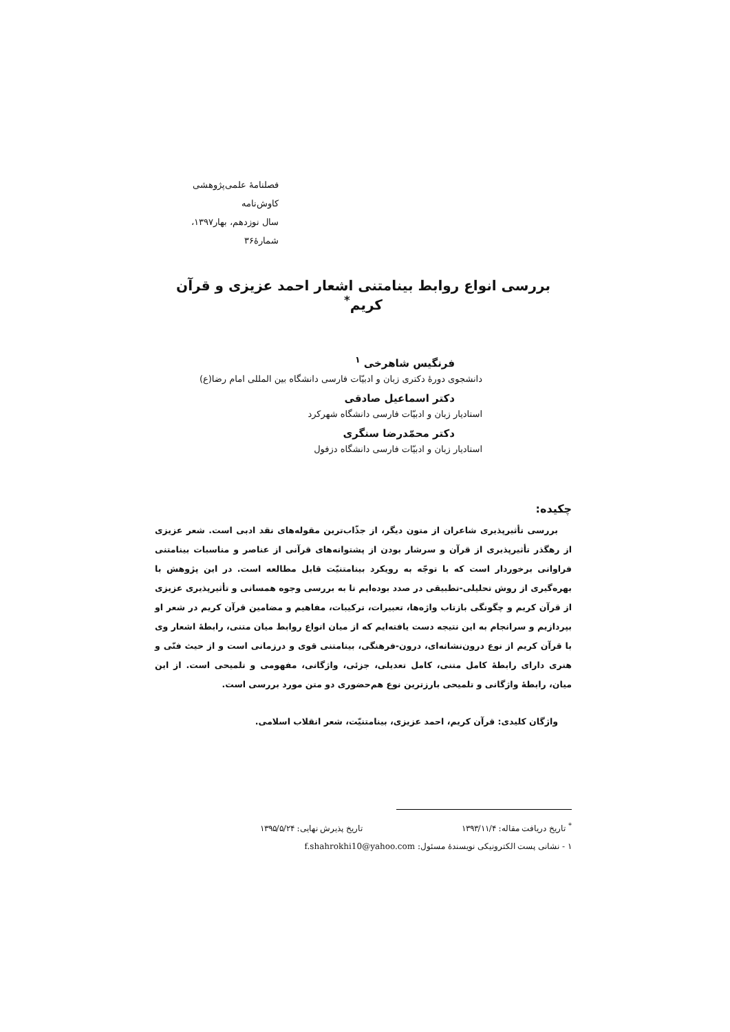فصلنامهٔ علمی‌پژوهشی کاوش‌نامه
سال نوزدهم، بهار۱۳۹۷، شمارهٔ۳۶
بررسی انواع روابط بینامتنی اشعار احمد عزیزی و قرآن کریم<sup>*</sup>
فرنگیس شاهرخی <sup>۱</sup>
دانشجوی دورهٔ دکتری زبان و ادبیّات فارسی دانشگاه بین المللی امام رضا(ع)
دکتر اسماعیل صادقی
استادیار زبان و ادبیّات فارسی دانشگاه شهرکرد
دکتر محمّدرضا سنگری
استادیار زبان و ادبیّات فارسی دانشگاه دزفول
چکیده:
بررسی تأثیرپذیری شاعران از متون دیگر، از جذّاب‌ترین مقوله‌های نقد ادبی است. شعر عزیزی از رهگذر تأثیرپذیری از قرآن و سرشار بودن از پشتوانه‌های قرآنی از عناصر و مناسبات بینامتنی فراوانی برخوردار است که با توجّه به رویکرد بینامتنیّت قابل مطالعه است. در این پژوهش با بهره‌گیری از روش تحلیلی-تطبیقی در صدد بوده‌ایم تا به بررسی وجوه همسانی و تأثیرپذیری عزیزی از قرآن کریم و چگونگی بازتاب واژه‌ها، تعبیرات، ترکیبات، مفاهیم و مضامین قرآن کریم در شعر او بپردازیم و سرانجام به این نتیجه دست یافته‌ایم که از میان انواع روابط میان متنی، رابطهٔ اشعار وی با قرآن کریم از نوع درون‌نشانه‌ای، درون-فرهنگی، بینامتنی قوی و درزمانی است و از حیث فنّی و هنری دارای رابطهٔ کامل متنی، کامل تعدیلی، جزئی، واژگانی، مفهومی و تلمیحی است. از این میان، رابطهٔ واژگانی و تلمیحی بارزترین نوع هم‌حضوری دو متن مورد بررسی است.
واژگان کلیدی: قرآن کریم، احمد عزیزی، بینامتنیّت، شعر انقلاب اسلامی.
<sup>*</sup> تاریخ دریافت مقاله: ۱۳۹۳/۱۱/۴ تاریخ پذیرش نهایی: ۱۳۹۵/۵/۲۴
۱ - نشانی پست الکترونیکی نویسندهٔ مسئول: f.shahrokhi10@yahoo.com